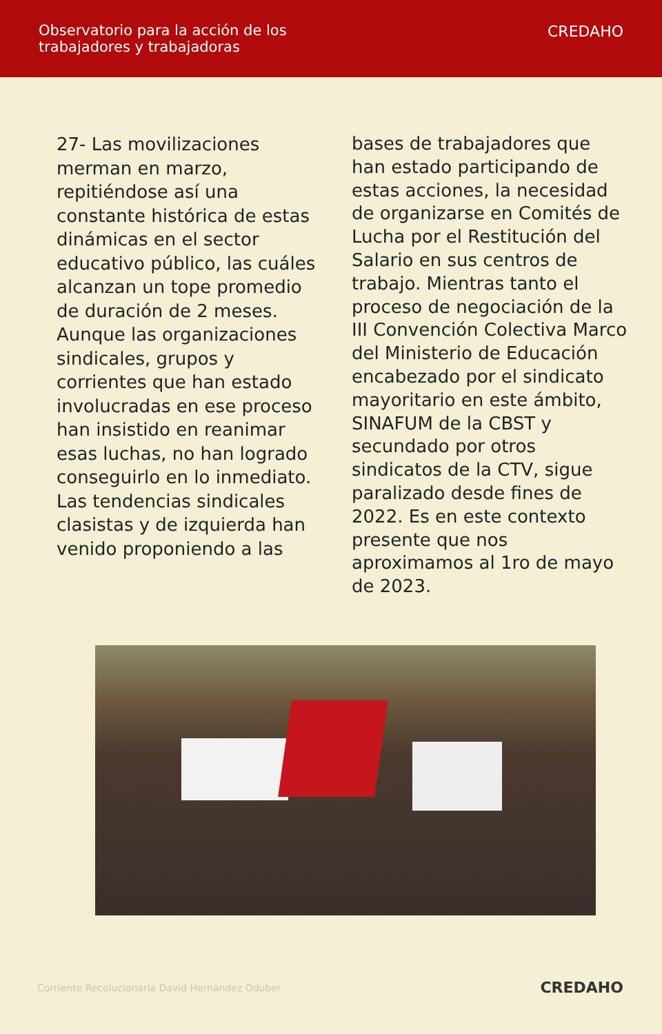Observatorio para la acción de los
trabajadores y trabajadoras
CREDAHO
27- Las movilizaciones merman en marzo, repitiéndose así una constante histórica de estas dinámicas en el sector educativo público, las cuáles alcanzan un tope promedio de duración de 2 meses. Aunque las organizaciones sindicales, grupos y corrientes que han estado involucradas en ese proceso han insistido en reanimar esas luchas, no han logrado conseguirlo en lo inmediato. Las tendencias sindicales clasistas y de izquierda han venido proponiendo a las
bases de trabajadores que han estado participando de estas acciones, la necesidad de organizarse en Comités de Lucha por el Restitución del Salario en sus centros de trabajo. Mientras tanto el proceso de negociación de la III Convención Colectiva Marco del Ministerio de Educación encabezado por el sindicato mayoritario en este ámbito, SINAFUM de la CBST y secundado por otros sindicatos de la CTV, sigue paralizado desde fines de 2022. Es en este contexto presente que nos aproximamos al 1ro de mayo de 2023.
Corriente Recolucionaria David Hernández Oduber CREDAHO